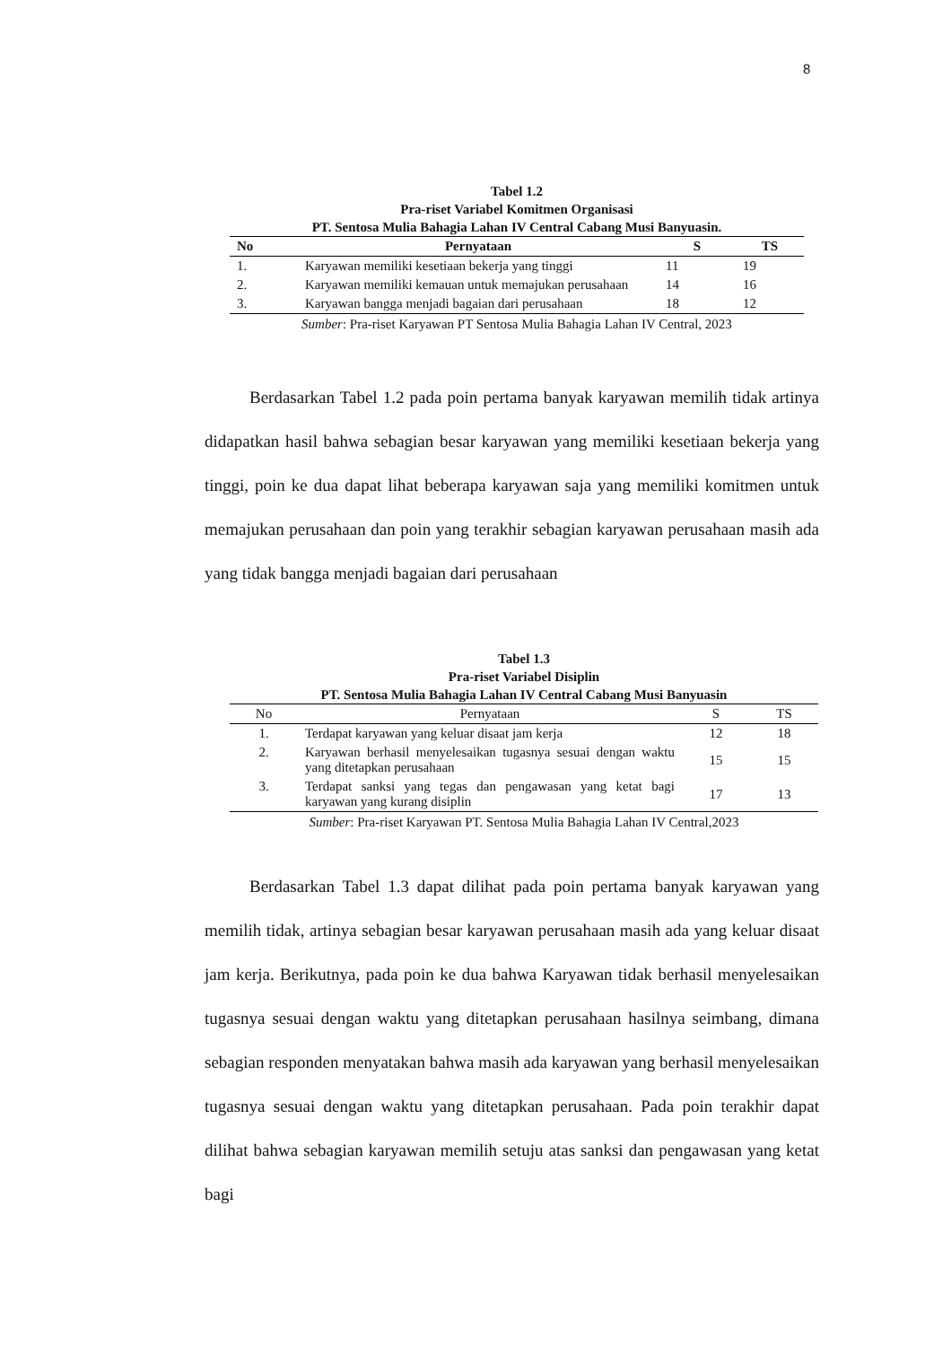8
Tabel 1.2
Pra-riset Variabel Komitmen Organisasi
PT. Sentosa Mulia Bahagia Lahan IV Central Cabang Musi Banyuasin.
| No | Pernyataan | S | TS |
| --- | --- | --- | --- |
| 1. | Karyawan memiliki kesetiaan bekerja yang tinggi | 11 | 19 |
| 2. | Karyawan memiliki kemauan untuk memajukan perusahaan | 14 | 16 |
| 3. | Karyawan bangga menjadi bagaian dari perusahaan | 18 | 12 |
Sumber: Pra-riset Karyawan PT Sentosa Mulia Bahagia Lahan IV Central, 2023
Berdasarkan Tabel 1.2 pada poin pertama banyak karyawan memilih tidak artinya didapatkan hasil bahwa sebagian besar karyawan yang memiliki kesetiaan bekerja yang tinggi, poin ke dua dapat lihat beberapa karyawan saja yang memiliki komitmen untuk memajukan perusahaan dan poin yang terakhir sebagian karyawan perusahaan masih ada yang tidak bangga menjadi bagaian dari perusahaan
Tabel 1.3
Pra-riset Variabel Disiplin
PT. Sentosa Mulia Bahagia Lahan IV Central Cabang Musi Banyuasin
| No | Pernyataan | S | TS |
| --- | --- | --- | --- |
| 1. | Terdapat karyawan yang keluar disaat jam kerja | 12 | 18 |
| 2. | Karyawan berhasil menyelesaikan tugasnya sesuai dengan waktu yang ditetapkan perusahaan | 15 | 15 |
| 3. | Terdapat sanksi yang tegas dan pengawasan yang ketat bagi karyawan yang kurang disiplin | 17 | 13 |
Sumber: Pra-riset Karyawan PT. Sentosa Mulia Bahagia Lahan IV Central,2023
Berdasarkan Tabel 1.3 dapat dilihat pada poin pertama banyak karyawan yang memilih tidak, artinya sebagian besar karyawan perusahaan masih ada yang keluar disaat jam kerja. Berikutnya, pada poin ke dua bahwa Karyawan tidak berhasil menyelesaikan tugasnya sesuai dengan waktu yang ditetapkan perusahaan hasilnya seimbang, dimana sebagian responden menyatakan bahwa masih ada karyawan yang berhasil menyelesaikan tugasnya sesuai dengan waktu yang ditetapkan perusahaan. Pada poin terakhir dapat dilihat bahwa sebagian karyawan memilih setuju atas sanksi dan pengawasan yang ketat bagi